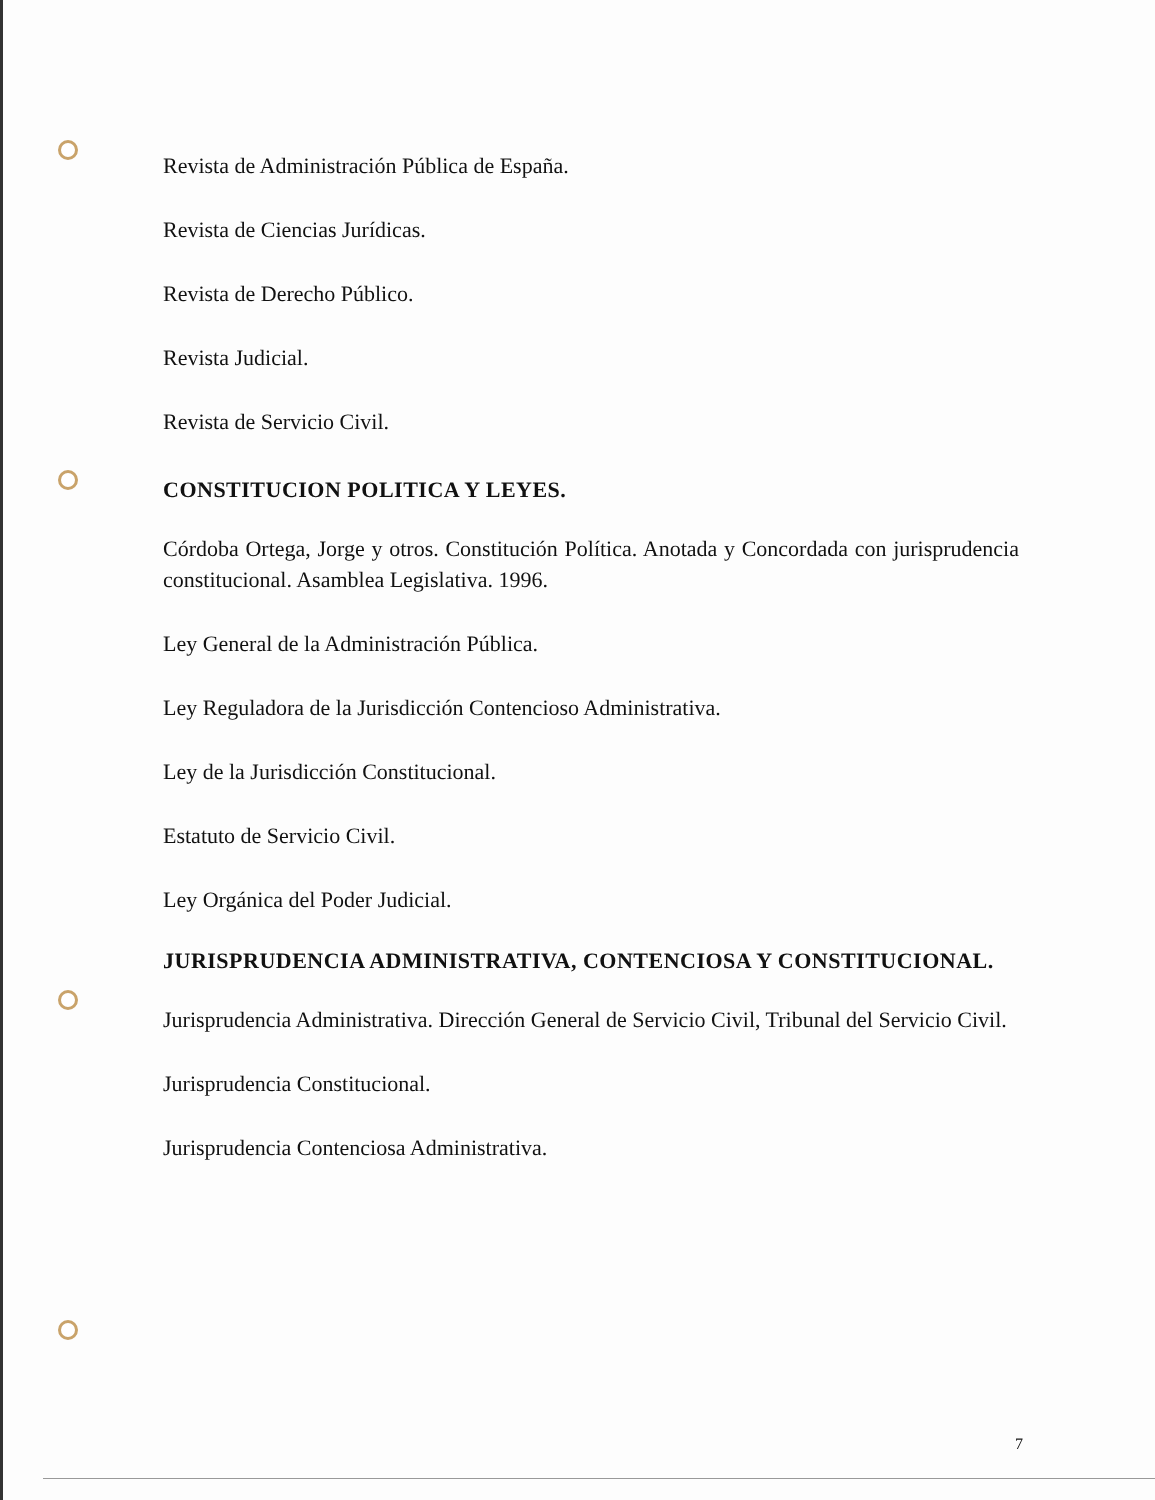Revista de Administración Pública de España.
Revista de Ciencias Jurídicas.
Revista de Derecho Público.
Revista Judicial.
Revista de Servicio Civil.
CONSTITUCION POLITICA Y LEYES.
Córdoba Ortega, Jorge y otros. Constitución Política. Anotada y Concordada con jurisprudencia constitucional. Asamblea Legislativa. 1996.
Ley General de la Administración Pública.
Ley Reguladora de la Jurisdicción Contencioso Administrativa.
Ley de la Jurisdicción Constitucional.
Estatuto de Servicio Civil.
Ley Orgánica del Poder Judicial.
JURISPRUDENCIA ADMINISTRATIVA, CONTENCIOSA Y CONSTITUCIONAL.
Jurisprudencia Administrativa. Dirección General de Servicio Civil, Tribunal del Servicio Civil.
Jurisprudencia Constitucional.
Jurisprudencia Contenciosa Administrativa.
7